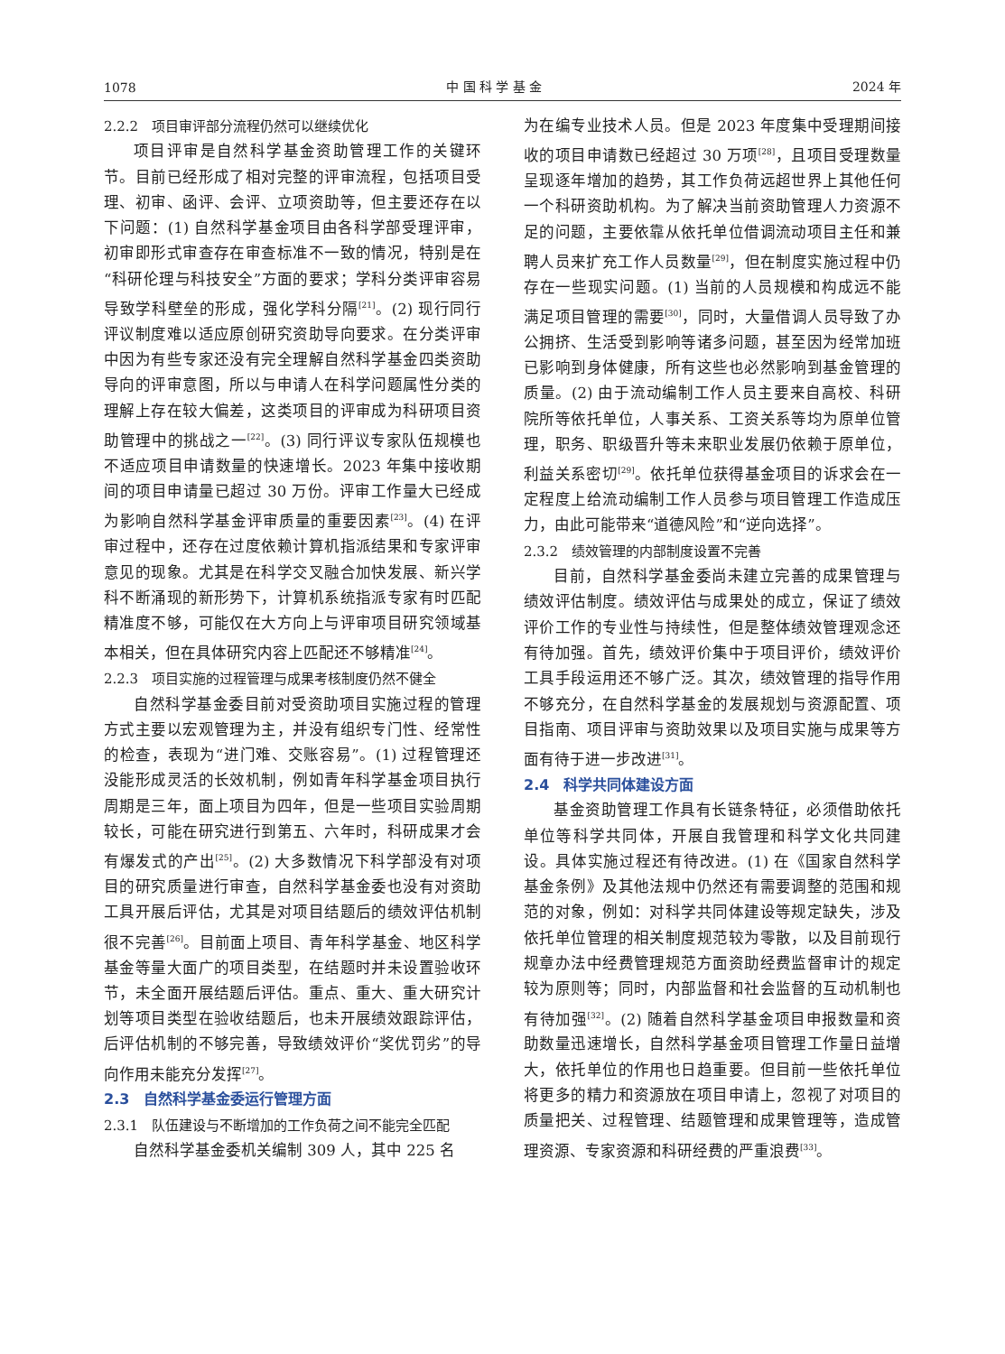1078 中 国 科 学 基 金 2024 年
2.2.2　项目审评部分流程仍然可以继续优化
项目评审是自然科学基金资助管理工作的关键环节。目前已经形成了相对完整的评审流程，包括项目受理、初审、函评、会评、立项资助等，但主要还存在以下问题：(1) 自然科学基金项目由各科学部受理评审，初审即形式审查存在审查标准不一致的情况，特别是在“科研伦理与科技安全”方面的要求；学科分类评审容易导致学科壁垒的形成，强化学科分隔<sup>[21]</sup>。(2) 现行同行评议制度难以适应原创研究资助导向要求。在分类评审中因为有些专家还没有完全理解自然科学基金四类资助导向的评审意图，所以与申请人在科学问题属性分类的理解上存在较大偏差，这类项目的评审成为科研项目资助管理中的挑战之一<sup>[22]</sup>。(3) 同行评议专家队伍规模也不适应项目申请数量的快速增长。2023 年集中接收期间的项目申请量已超过 30 万份。评审工作量大已经成为影响自然科学基金评审质量的重要因素<sup>[23]</sup>。(4) 在评审过程中，还存在过度依赖计算机指派结果和专家评审意见的现象。尤其是在科学交叉融合加快发展、新兴学科不断涌现的新形势下，计算机系统指派专家有时匹配精准度不够，可能仅在大方向上与评审项目研究领域基本相关，但在具体研究内容上匹配还不够精准<sup>[24]</sup>。
2.2.3　项目实施的过程管理与成果考核制度仍然不健全
自然科学基金委目前对受资助项目实施过程的管理方式主要以宏观管理为主，并没有组织专门性、经常性的检查，表现为“进门难、交账容易”。(1) 过程管理还没能形成灵活的长效机制，例如青年科学基金项目执行周期是三年，面上项目为四年，但是一些项目实验周期较长，可能在研究进行到第五、六年时，科研成果才会有爆发式的产出<sup>[25]</sup>。(2) 大多数情况下科学部没有对项目的研究质量进行审查，自然科学基金委也没有对资助工具开展后评估，尤其是对项目结题后的绩效评估机制很不完善<sup>[26]</sup>。目前面上项目、青年科学基金、地区科学基金等量大面广的项目类型，在结题时并未设置验收环节，未全面开展结题后评估。重点、重大、重大研究计划等项目类型在验收结题后，也未开展绩效跟踪评估，后评估机制的不够完善，导致绩效评价“奖优罚劣”的导向作用未能充分发挥<sup>[27]</sup>。
2.3　自然科学基金委运行管理方面
2.3.1　队伍建设与不断增加的工作负荷之间不能完全匹配
自然科学基金委机关编制 309 人，其中 225 名
为在编专业技术人员。但是 2023 年度集中受理期间接收的项目申请数已经超过 30 万项<sup>[28]</sup>，且项目受理数量呈现逐年增加的趋势，其工作负荷远超世界上其他任何一个科研资助机构。为了解决当前资助管理人力资源不足的问题，主要依靠从依托单位借调流动项目主任和兼聘人员来扩充工作人员数量<sup>[29]</sup>，但在制度实施过程中仍存在一些现实问题。(1) 当前的人员规模和构成远不能满足项目管理的需要<sup>[30]</sup>，同时，大量借调人员导致了办公拥挤、生活受到影响等诸多问题，甚至因为经常加班已影响到身体健康，所有这些也必然影响到基金管理的质量。(2) 由于流动编制工作人员主要来自高校、科研院所等依托单位，人事关系、工资关系等均为原单位管理，职务、职级晋升等未来职业发展仍依赖于原单位，利益关系密切<sup>[29]</sup>。依托单位获得基金项目的诉求会在一定程度上给流动编制工作人员参与项目管理工作造成压力，由此可能带来“道德风险”和“逆向选择”。
2.3.2　绩效管理的内部制度设置不完善
目前，自然科学基金委尚未建立完善的成果管理与绩效评估制度。绩效评估与成果处的成立，保证了绩效评价工作的专业性与持续性，但是整体绩效管理观念还有待加强。首先，绩效评价集中于项目评价，绩效评价工具手段运用还不够广泛。其次，绩效管理的指导作用不够充分，在自然科学基金的发展规划与资源配置、项目指南、项目评审与资助效果以及项目实施与成果等方面有待于进一步改进<sup>[31]</sup>。
2.4　科学共同体建设方面
基金资助管理工作具有长链条特征，必须借助依托单位等科学共同体，开展自我管理和科学文化共同建设。具体实施过程还有待改进。(1) 在《国家自然科学基金条例》及其他法规中仍然还有需要调整的范围和规范的对象，例如：对科学共同体建设等规定缺失，涉及依托单位管理的相关制度规范较为零散，以及目前现行规章办法中经费管理规范方面资助经费监督审计的规定较为原则等；同时，内部监督和社会监督的互动机制也有待加强<sup>[32]</sup>。(2) 随着自然科学基金项目申报数量和资助数量迅速增长，自然科学基金项目管理工作量日益增大，依托单位的作用也日趋重要。但目前一些依托单位将更多的精力和资源放在项目申请上，忽视了对项目的质量把关、过程管理、结题管理和成果管理等，造成管理资源、专家资源和科研经费的严重浪费<sup>[33]</sup>。